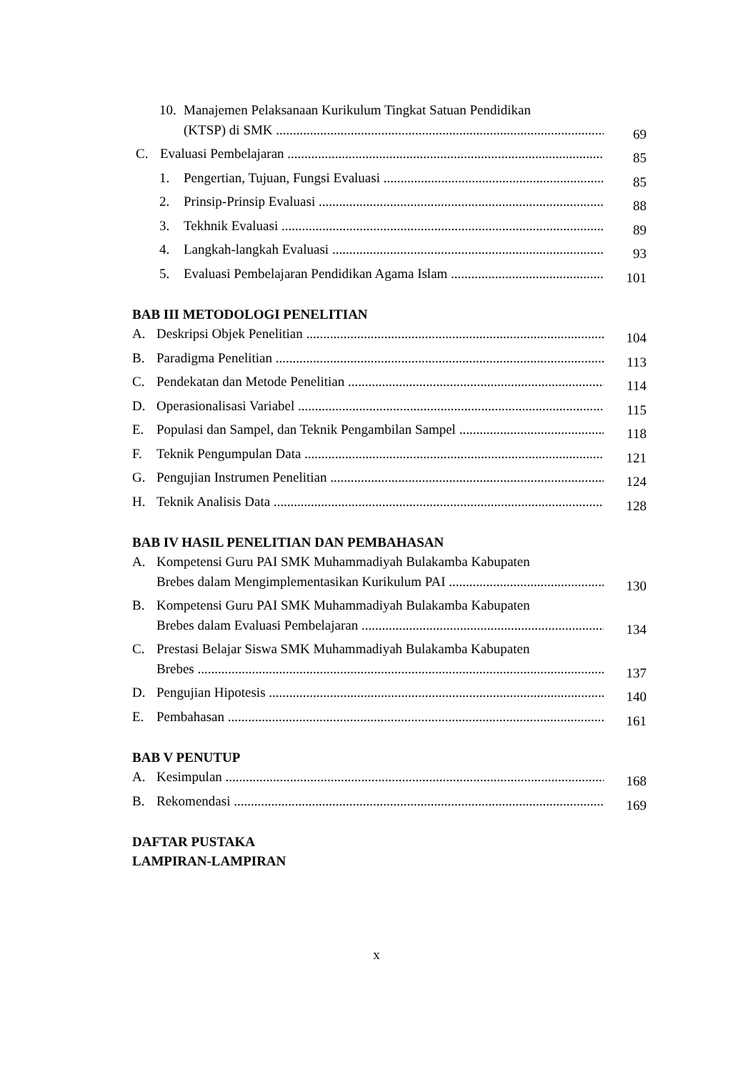10. Manajemen Pelaksanaan Kurikulum Tingkat Satuan Pendidikan
(KTSP) di SMK 69
C. Evaluasi Pembelajaran 85
1. Pengertian, Tujuan, Fungsi Evaluasi 85
2. Prinsip-Prinsip Evaluasi 88
3. Tekhnik Evaluasi 89
4. Langkah-langkah Evaluasi 93
5. Evaluasi Pembelajaran Pendidikan Agama Islam 101
BAB III METODOLOGI PENELITIAN
A. Deskripsi Objek Penelitian 104
B. Paradigma Penelitian 113
C. Pendekatan dan Metode Penelitian 114
D. Operasionalisasi Variabel 115
E. Populasi dan Sampel, dan Teknik Pengambilan Sampel 118
F. Teknik Pengumpulan Data 121
G. Pengujian Instrumen Penelitian 124
H. Teknik Analisis Data 128
BAB IV HASIL PENELITIAN DAN PEMBAHASAN
A. Kompetensi Guru PAI SMK Muhammadiyah Bulakamba Kabupaten
Brebes dalam Mengimplementasikan Kurikulum PAI 130
B. Kompetensi Guru PAI SMK Muhammadiyah Bulakamba Kabupaten
Brebes dalam Evaluasi Pembelajaran 134
C. Prestasi Belajar Siswa SMK Muhammadiyah Bulakamba Kabupaten
Brebes 137
D. Pengujian Hipotesis 140
E. Pembahasan 161
BAB V PENUTUP
A. Kesimpulan 168
B. Rekomendasi 169
DAFTAR PUSTAKA
LAMPIRAN-LAMPIRAN
x